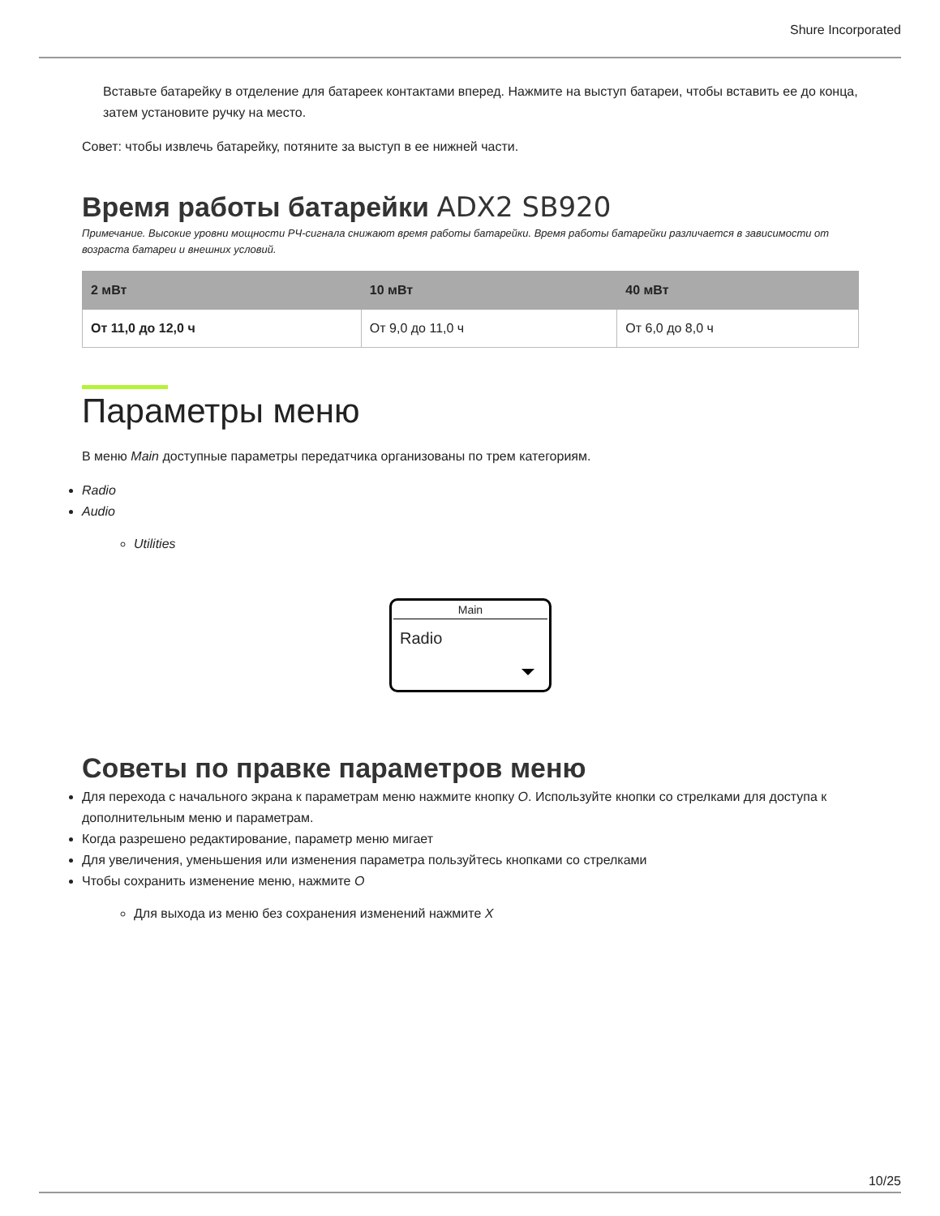Shure Incorporated
Вставьте батарейку в отделение для батареек контактами вперед. Нажмите на выступ батареи, чтобы вставить ее до конца, затем установите ручку на место.
Совет: чтобы извлечь батарейку, потяните за выступ в ее нижней части.
Время работы батарейки ADX2 SB920
Примечание. Высокие уровни мощности РЧ-сигнала снижают время работы батарейки. Время работы батарейки различается в зависимости от возраста батареи и внешних условий.
| 2 мВт | 10 мВт | 40 мВт |
| --- | --- | --- |
| От 11,0 до 12,0 ч | От 9,0 до 11,0 ч | От 6,0 до 8,0 ч |
Параметры меню
В меню Main доступные параметры передатчика организованы по трем категориям.
Radio
Audio
Utilities
Main
Radio
Советы по правке параметров меню
Для перехода с начального экрана к параметрам меню нажмите кнопку O. Используйте кнопки со стрелками для доступа к дополнительным меню и параметрам.
Когда разрешено редактирование, параметр меню мигает
Для увеличения, уменьшения или изменения параметра пользуйтесь кнопками со стрелками
Чтобы сохранить изменение меню, нажмите O
Для выхода из меню без сохранения изменений нажмите X
10/25